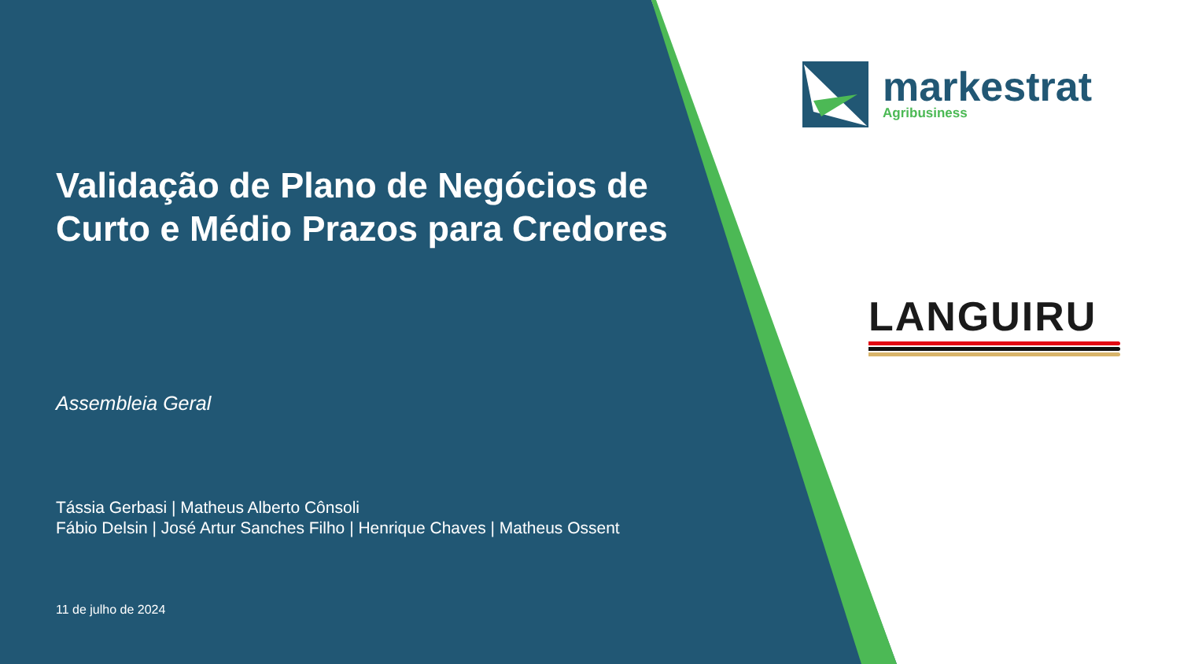Validação de Plano de Negócios de Curto e Médio Prazos para Credores
Assembleia Geral
Tássia Gerbasi | Matheus Alberto Cônsoli
Fábio Delsin | José Artur Sanches Filho | Henrique Chaves | Matheus Ossent
11 de julho de 2024
markestrat
Agribusiness
LANGUIRU